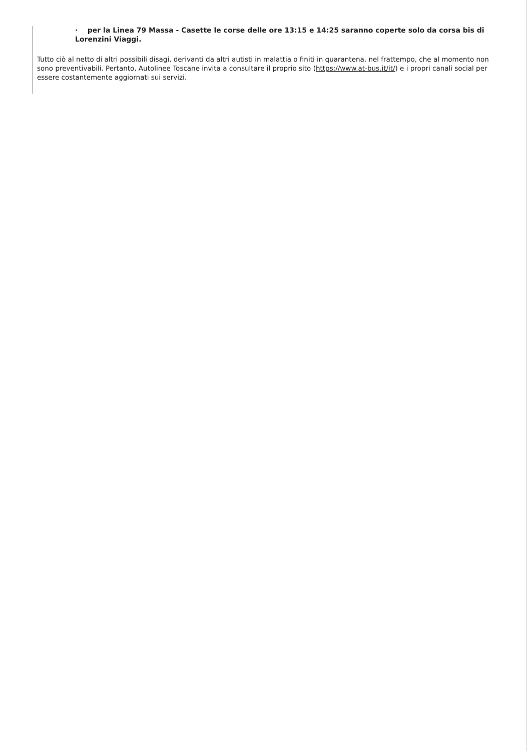· per la Linea 79 Massa - Casette le corse delle ore 13:15 e 14:25 saranno coperte solo da corsa bis di Lorenzini Viaggi.
Tutto ciò al netto di altri possibili disagi, derivanti da altri autisti in malattia o finiti in quarantena, nel frattempo, che al momento non sono preventivabili. Pertanto, Autolinee Toscane invita a consultare il proprio sito (https://www.at-bus.it/it/) e i propri canali social per essere costantemente aggiornati sui servizi.